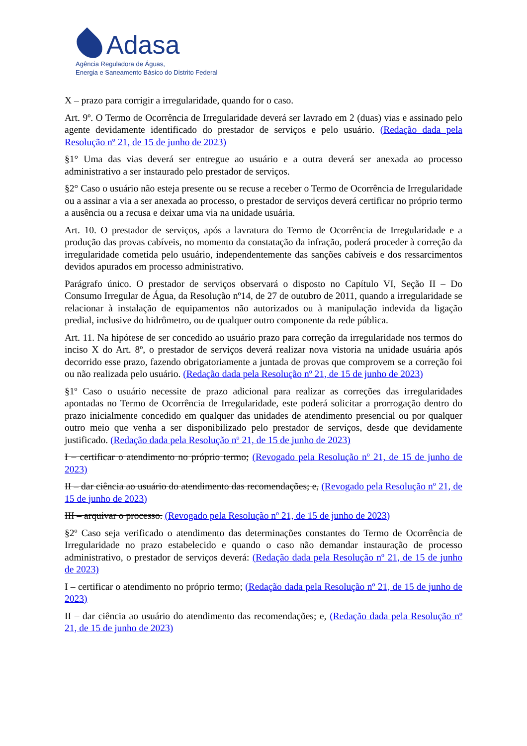Adasa
Agência Reguladora de Águas,
Energia e Saneamento Básico do Distrito Federal
X – prazo para corrigir a irregularidade, quando for o caso.
Art. 9º. O Termo de Ocorrência de Irregularidade deverá ser lavrado em 2 (duas) vias e assinado pelo agente devidamente identificado do prestador de serviços e pelo usuário. (Redação dada pela Resolução nº 21, de 15 de junho de 2023)
§1° Uma das vias deverá ser entregue ao usuário e a outra deverá ser anexada ao processo administrativo a ser instaurado pelo prestador de serviços.
§2° Caso o usuário não esteja presente ou se recuse a receber o Termo de Ocorrência de Irregularidade ou a assinar a via a ser anexada ao processo, o prestador de serviços deverá certificar no próprio termo a ausência ou a recusa e deixar uma via na unidade usuária.
Art. 10. O prestador de serviços, após a lavratura do Termo de Ocorrência de Irregularidade e a produção das provas cabíveis, no momento da constatação da infração, poderá proceder à correção da irregularidade cometida pelo usuário, independentemente das sanções cabíveis e dos ressarcimentos devidos apurados em processo administrativo.
Parágrafo único. O prestador de serviços observará o disposto no Capítulo VI, Seção II – Do Consumo Irregular de Água, da Resolução nº14, de 27 de outubro de 2011, quando a irregularidade se relacionar à instalação de equipamentos não autorizados ou à manipulação indevida da ligação predial, inclusive do hidrômetro, ou de qualquer outro componente da rede pública.
Art. 11. Na hipótese de ser concedido ao usuário prazo para correção da irregularidade nos termos do inciso X do Art. 8º, o prestador de serviços deverá realizar nova vistoria na unidade usuária após decorrido esse prazo, fazendo obrigatoriamente a juntada de provas que comprovem se a correção foi ou não realizada pelo usuário. (Redação dada pela Resolução nº 21, de 15 de junho de 2023)
§1º Caso o usuário necessite de prazo adicional para realizar as correções das irregularidades apontadas no Termo de Ocorrência de Irregularidade, este poderá solicitar a prorrogação dentro do prazo inicialmente concedido em qualquer das unidades de atendimento presencial ou por qualquer outro meio que venha a ser disponibilizado pelo prestador de serviços, desde que devidamente justificado. (Redação dada pela Resolução nº 21, de 15 de junho de 2023)
I – certificar o atendimento no próprio termo; (Revogado pela Resolução nº 21, de 15 de junho de 2023)
II – dar ciência ao usuário do atendimento das recomendações; e, (Revogado pela Resolução nº 21, de 15 de junho de 2023)
III – arquivar o processo. (Revogado pela Resolução nº 21, de 15 de junho de 2023)
§2º Caso seja verificado o atendimento das determinações constantes do Termo de Ocorrência de Irregularidade no prazo estabelecido e quando o caso não demandar instauração de processo administrativo, o prestador de serviços deverá: (Redação dada pela Resolução nº 21, de 15 de junho de 2023)
I – certificar o atendimento no próprio termo; (Redação dada pela Resolução nº 21, de 15 de junho de 2023)
II – dar ciência ao usuário do atendimento das recomendações; e, (Redação dada pela Resolução nº 21, de 15 de junho de 2023)